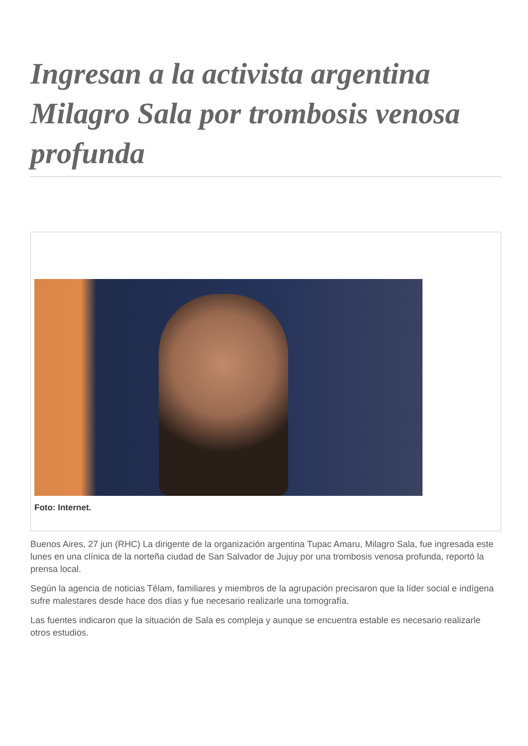Ingresan a la activista argentina Milagro Sala por trombosis venosa profunda
Foto: Internet.
Buenos Aires, 27 jun (RHC) La dirigente de la organización argentina Tupac Amaru, Milagro Sala, fue ingresada este lunes en una clínica de la norteña ciudad de San Salvador de Jujuy por una trombosis venosa profunda, reportó la prensa local.
Según la agencia de noticias Télam, familiares y miembros de la agrupación precisaron que la líder social e indígena sufre malestares desde hace dos días y fue necesario realizarle una tomografía.
Las fuentes indicaron que la situación de Sala es compleja y aunque se encuentra estable es necesario realizarle otros estudios.